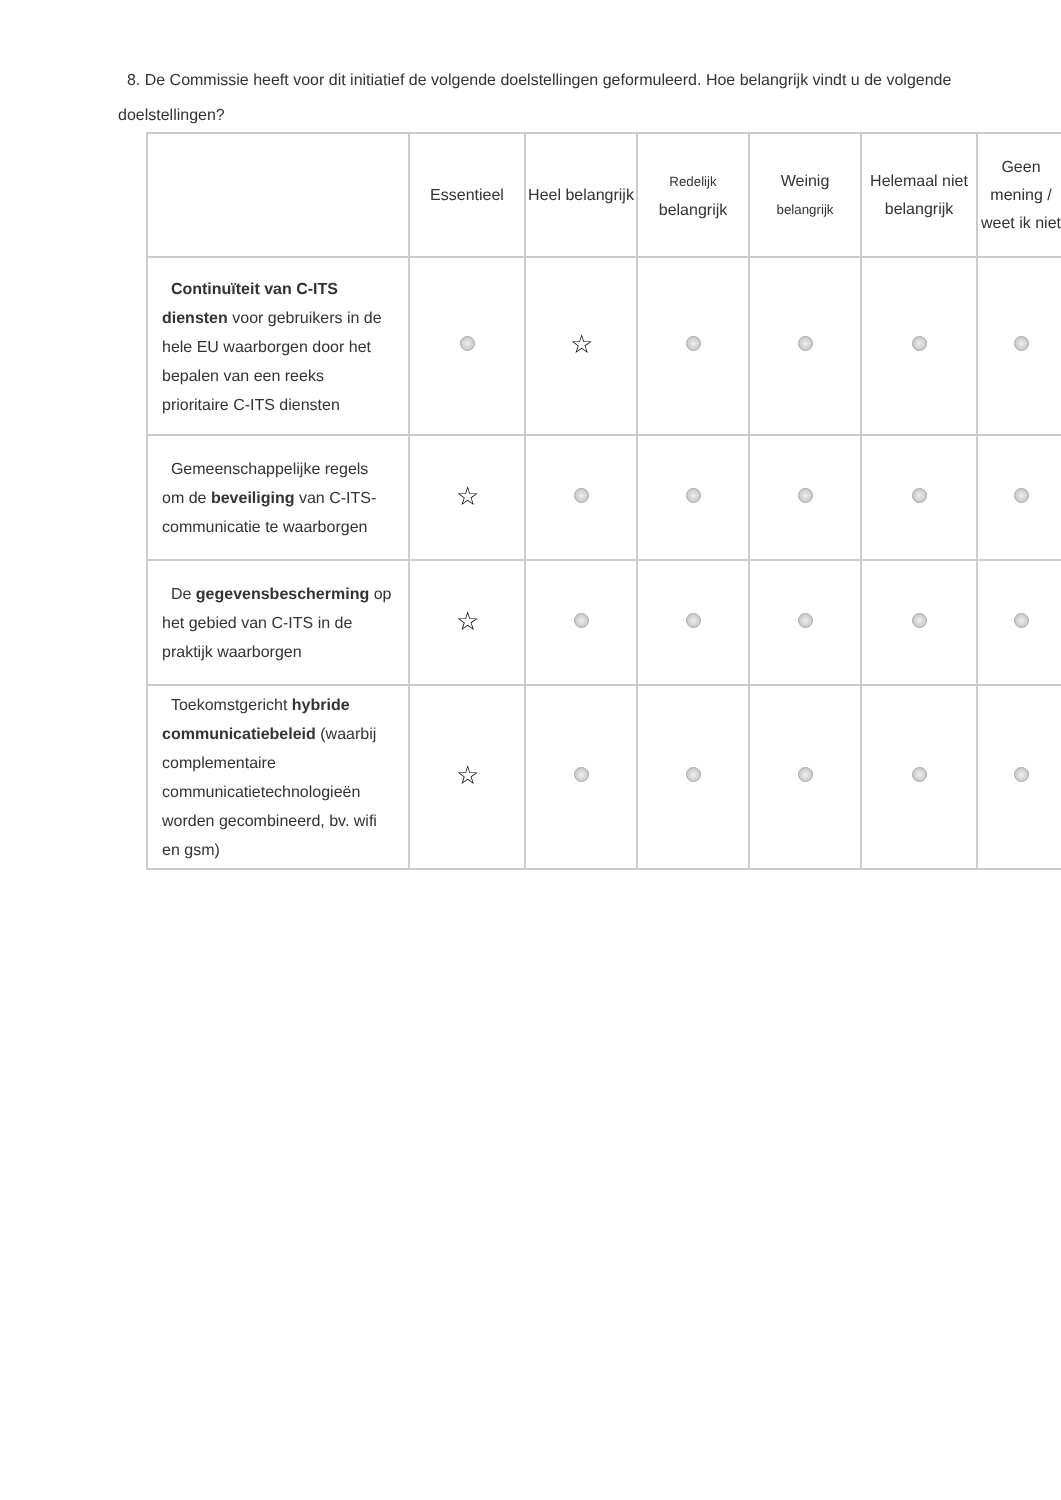8. De Commissie heeft voor dit initiatief de volgende doelstellingen geformuleerd. Hoe belangrijk vindt u de volgende doelstellingen?
| | Essentieel | Heel belangrijk | Redelijk belangrijk | Weinig belangrijk | Helemaal niet belangrijk | Geen mening / weet ik niet |
| --- | --- | --- | --- | --- | --- | --- |
| Continuïteit van C-ITS diensten voor gebruikers in de hele EU waarborgen door het bepalen van een reeks prioritaire C-ITS diensten | | ☆ | | | | |
| Gemeenschappelijke regels om de beveiliging van C-ITS-communicatie te waarborgen | ☆ | | | | | |
| De gegevensbescherming op het gebied van C-ITS in de praktijk waarborgen | ☆ | | | | | |
| Toekomstgericht hybride communicatiebeleid (waarbij complementaire communicatietechnologieën worden gecombineerd, bv. wifi en gsm) | ☆ | | | | | |